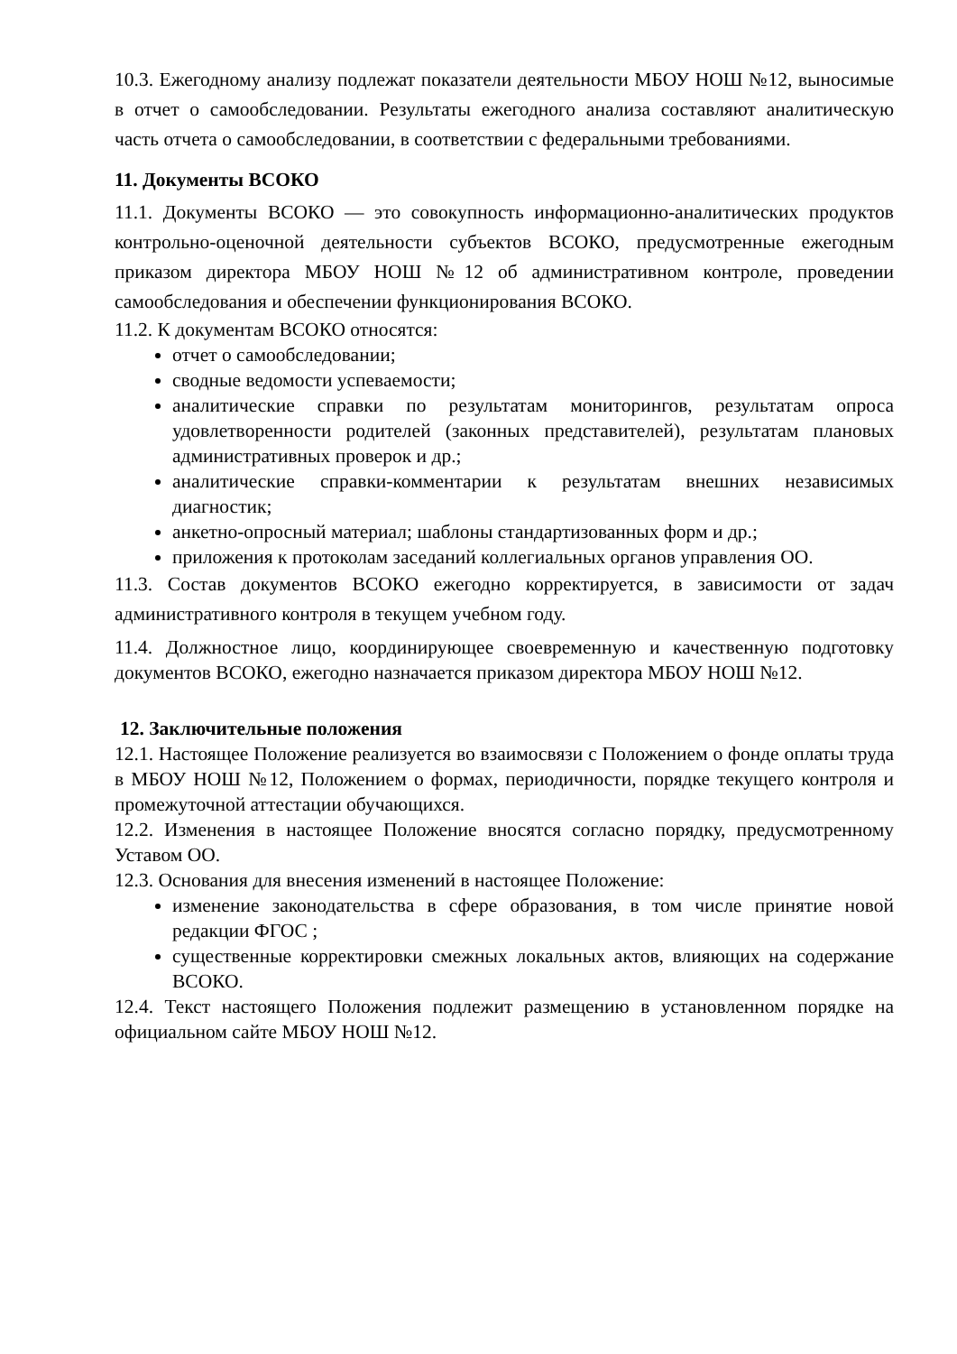10.3. Ежегодному анализу подлежат показатели деятельности МБОУ НОШ №12, выносимые в отчет о самообследовании. Результаты ежегодного анализа составляют аналитическую часть отчета о самообследовании, в соответствии с федеральными требованиями.
11. Документы ВСОКО
11.1. Документы ВСОКО — это совокупность информационно-аналитических продуктов контрольно-оценочной деятельности субъектов ВСОКО, предусмотренные ежегодным приказом директора МБОУ НОШ №12 об административном контроле, проведении самообследования и обеспечении функционирования ВСОКО.
11.2. К документам ВСОКО относятся:
отчет о самообследовании;
сводные ведомости успеваемости;
аналитические справки по результатам мониторингов, результатам опроса удовлетворенности родителей (законных представителей), результатам плановых административных проверок и др.;
аналитические справки-комментарии к результатам внешних независимых диагностик;
анкетно-опросный материал; шаблоны стандартизованных форм и др.;
приложения к протоколам заседаний коллегиальных органов управления ОО.
11.3. Состав документов ВСОКО ежегодно корректируется, в зависимости от задач административного контроля в текущем учебном году.
11.4. Должностное лицо, координирующее своевременную и качественную подготовку документов ВСОКО, ежегодно назначается приказом директора МБОУ НОШ №12.
12. Заключительные положения
12.1. Настоящее Положение реализуется во взаимосвязи с Положением о фонде оплаты труда в МБОУ НОШ №12, Положением о формах, периодичности, порядке текущего контроля и промежуточной аттестации обучающихся.
12.2. Изменения в настоящее Положение вносятся согласно порядку, предусмотренному Уставом ОО.
12.3. Основания для внесения изменений в настоящее Положение:
изменение законодательства в сфере образования, в том числе принятие новой редакции ФГОС ;
существенные корректировки смежных локальных актов, влияющих на содержание ВСОКО.
12.4. Текст настоящего Положения подлежит размещению в установленном порядке на официальном сайте МБОУ НОШ №12.